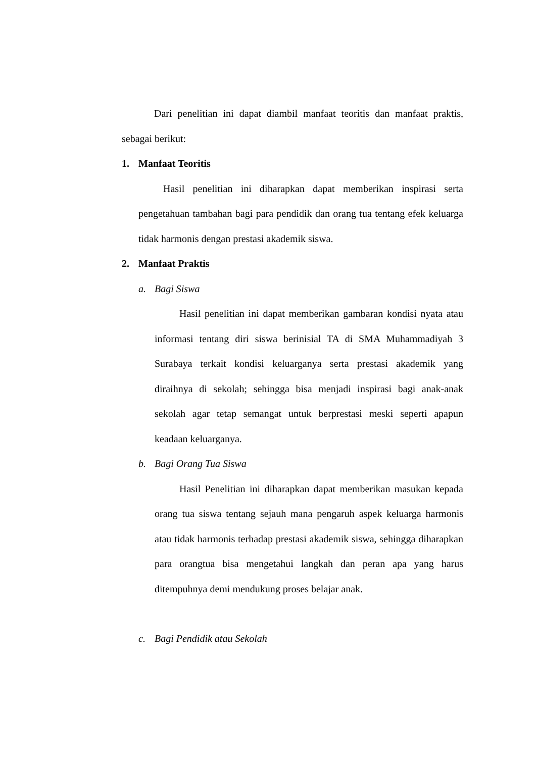Dari penelitian ini dapat diambil manfaat teoritis dan manfaat praktis, sebagai berikut:
1. Manfaat Teoritis
Hasil penelitian ini diharapkan dapat memberikan inspirasi serta pengetahuan tambahan bagi para pendidik dan orang tua tentang efek keluarga tidak harmonis dengan prestasi akademik siswa.
2. Manfaat Praktis
a. Bagi Siswa
Hasil penelitian ini dapat memberikan gambaran kondisi nyata atau informasi tentang diri siswa berinisial TA di SMA Muhammadiyah 3 Surabaya terkait kondisi keluarganya serta prestasi akademik yang diraihnya di sekolah; sehingga bisa menjadi inspirasi bagi anak-anak sekolah agar tetap semangat untuk berprestasi meski seperti apapun keadaan keluarganya.
b. Bagi Orang Tua Siswa
Hasil Penelitian ini diharapkan dapat memberikan masukan kepada orang tua siswa tentang sejauh mana pengaruh aspek keluarga harmonis atau tidak harmonis terhadap prestasi akademik siswa, sehingga diharapkan para orangtua bisa mengetahui langkah dan peran apa yang harus ditempuhnya demi mendukung proses belajar anak.
c. Bagi Pendidik atau Sekolah